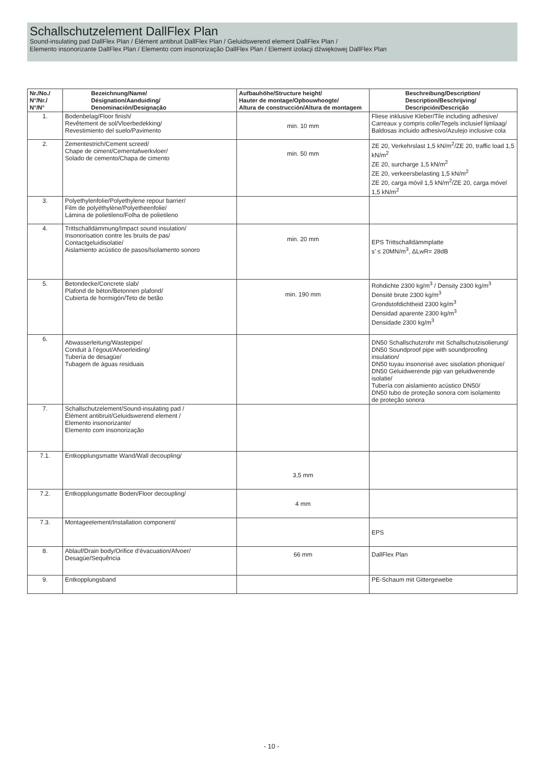Schallschutzelement DallFlex Plan
Sound-insulating pad DallFlex Plan / Élément antibruit DallFlex Plan / Geluidswerend element DallFlex Plan /
Elemento insonorizante DallFlex Plan / Elemento com insonorização DallFlex Plan / Element izolacji dźwiękowej DallFlex Plan
| Nr./No./ N°/Nr./ N°/N° | Bezeichnung/Name/ Désignation/Aanduiding/ Denominación/Designação | Aufbauhöhe/Structure height/ Hauter de montage/Opbouwhoogte/ Altura de construcción/Altura de montagem | Beschreibung/Description/ Description/Beschrijving/ Descripción/Descrição |
| --- | --- | --- | --- |
| 1. | Bodenbelag/Floor finish/ Revêtement de sol/Vloerbedekking/ Revestimiento del suelo/Pavimento | min. 10 mm | Fliese inklusive Kleber/Tile including adhesive/ Carreaux y compris colle/Tegels inclusief lijmlaag/ Baldosas incluido adhesivo/Azulejo inclusive cola |
| 2. | Zementestrich/Cement screed/ Chape de ciment/Cementafwerkvloer/ Solado de cemento/Chapa de cimento | min. 50 mm | ZE 20, Verkehrslast 1,5 kN/m<sup>2</sup>/ZE 20, traffic load 1,5 kN/m<sup>2</sup> ZE 20, surcharge 1,5 kN/m<sup>2</sup> ZE 20, verkeersbelasting 1,5 kN/m<sup>2</sup> ZE 20, carga móvil 1,5 kN/m<sup>2</sup>/ZE 20, carga móvel 1,5 kN/m<sup>2</sup> |
| 3. | Polyethylenfolie/Polyethylene repour barrier/ Film de polyéthylène/Polyetheenfolie/ Lámina de polietileno/Folha de polietileno | | |
| 4. | Trittschalldämmung/Impact sound insulation/ Insonorisation contre les bruits de pas/ Contactgeluidisolatie/ Aislamiento acústico de pasos/Isolamento sonoro | min. 20 mm | EPS Trittschalldämmplatte s’ ≤ 20MN/m<sup>3</sup>, ΔLwR= 28dB |
| 5. | Betondecke/Concrete slab/ Plafond de béton/Betonnen plafond/ Cubierta de hormigón/Teto de betão | min. 190 mm | Rohdichte 2300 kg/m<sup>3</sup> / Density 2300 kg/m<sup>3</sup> Densité brute 2300 kg/m<sup>3</sup> Grondstofdichtheid 2300 kg/m<sup>3</sup> Densidad aparente 2300 kg/m<sup>3</sup> Densidade 2300 kg/m<sup>3</sup> |
| 6. | Abwasserleitung/Wastepipe/ Conduit à l’égout/Afvoerleiding/ Tubería de desagüe/ Tubagem de águas residuais | | DN50 Schallschutzrohr mit Schallschutzisolierung/ DN50 Soundproof pipe with soundproofing insulation/ DN50 tuyau insonorisé avec sisolation phonique/ DN50 Geluidwerende pijp van geluidwerende isolatie/ Tubería con aislamiento acústico DN50/ DN50 tubo de proteção sonora com isolamento de proteção sonora |
| 7. | Schallschutzelement/Sound-insulating pad / Élément antibruit/Geluidswerend element / Elemento insonorizante/ Elemento com insonorização | | |
| 7.1. | Entkopplungsmatte Wand/Wall decoupling/ | 3,5 mm | |
| 7.2. | Entkopplungsmatte Boden/Floor decoupling/ | 4 mm | |
| 7.3. | Montageelement/Installation component/ | | EPS |
| 8. | Ablauf/Drain body/Orifice d’évacuation/Afvoer/ Desagüe/Sequência | 66 mm | DallFlex Plan |
| 9. | Entkopplungsband | | PE-Schaum mit Gittergewebe |
- 10 -